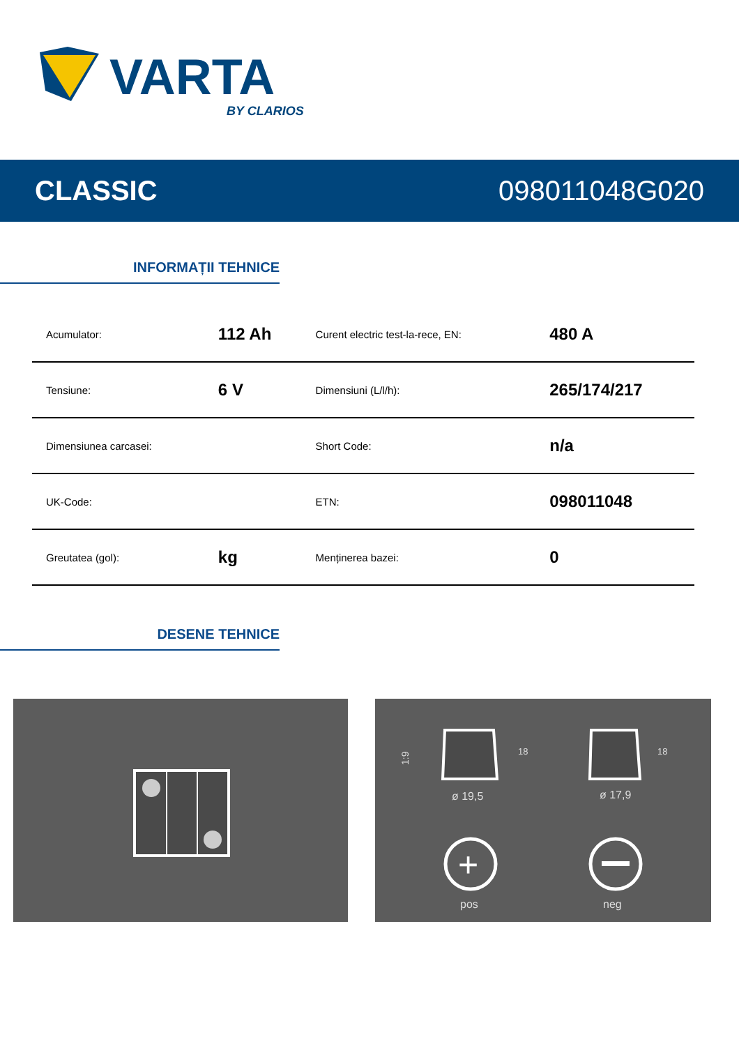VARTA
BY CLARIOS
CLASSIC 098011048G020
INFORMAȚII TEHNICE
| Acumulator: | 112 Ah | Curent electric test-la-rece, EN: | 480 A |
| Tensiune: | 6 V | Dimensiuni (L/l/h): | 265/174/217 |
| Dimensiunea carcasei: | | Short Code: | n/a |
| UK-Code: | | ETN: | 098011048 |
| Greutatea (gol): | kg | Menținerea bazei: | 0 |
DESENE TEHNICE
1:9
ø 19,5
ø 17,9
+
pos
neg
18
18